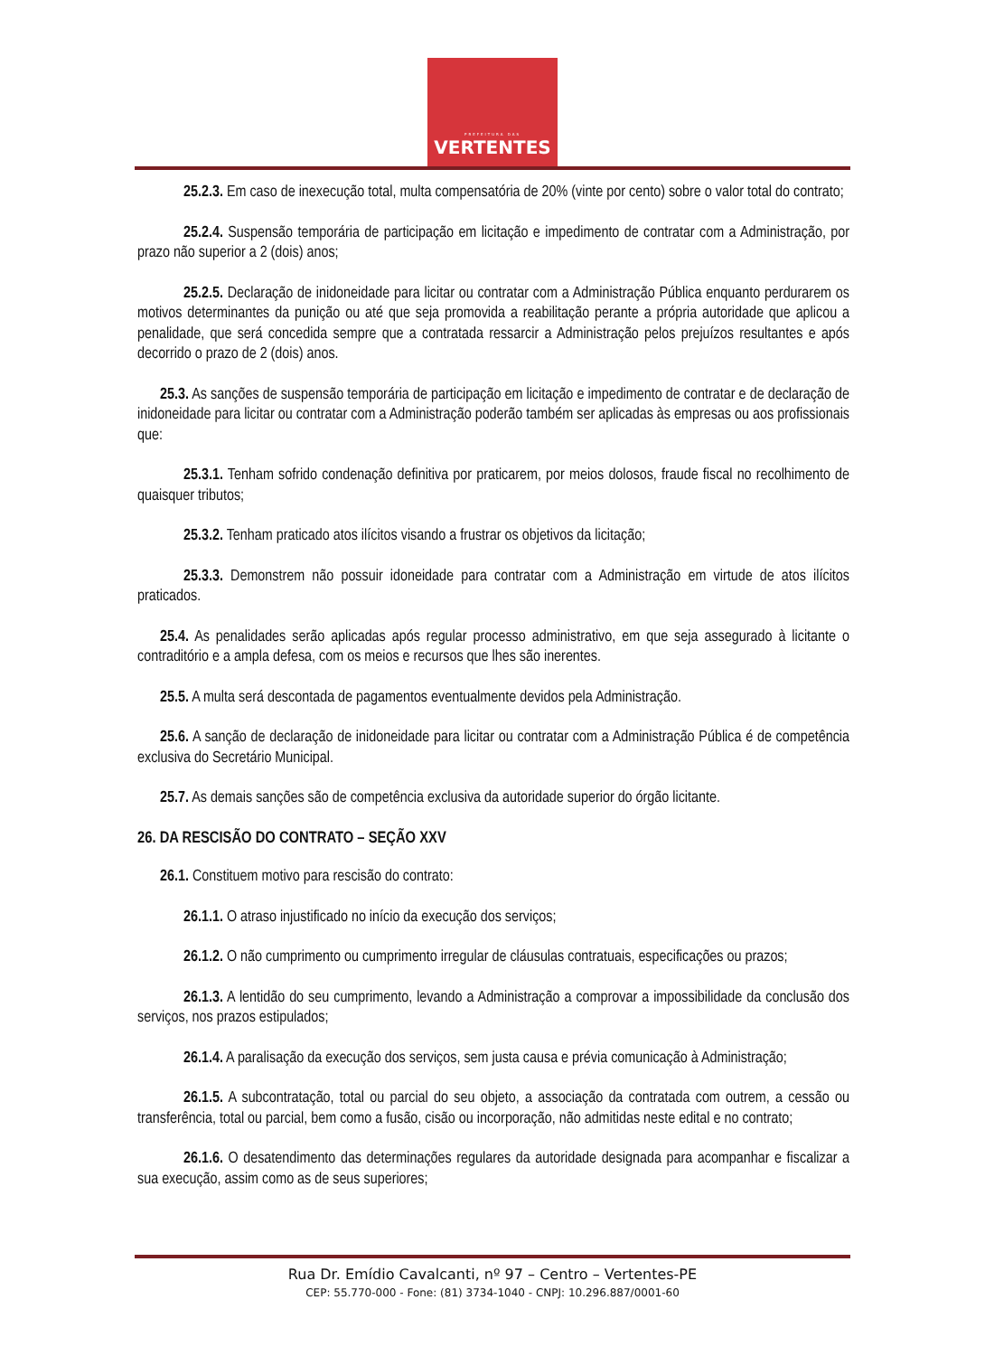PREFEITURA DAS
VERTENTES
25.2.3. Em caso de inexecução total, multa compensatória de 20% (vinte por cento) sobre o valor total do contrato;
25.2.4. Suspensão temporária de participação em licitação e impedimento de contratar com a Administração, por prazo não superior a 2 (dois) anos;
25.2.5. Declaração de inidoneidade para licitar ou contratar com a Administração Pública enquanto perdurarem os motivos determinantes da punição ou até que seja promovida a reabilitação perante a própria autoridade que aplicou a penalidade, que será concedida sempre que a contratada ressarcir a Administração pelos prejuízos resultantes e após decorrido o prazo de 2 (dois) anos.
25.3. As sanções de suspensão temporária de participação em licitação e impedimento de contratar e de declaração de inidoneidade para licitar ou contratar com a Administração poderão também ser aplicadas às empresas ou aos profissionais que:
25.3.1. Tenham sofrido condenação definitiva por praticarem, por meios dolosos, fraude fiscal no recolhimento de quaisquer tributos;
25.3.2. Tenham praticado atos ilícitos visando a frustrar os objetivos da licitação;
25.3.3. Demonstrem não possuir idoneidade para contratar com a Administração em virtude de atos ilícitos praticados.
25.4. As penalidades serão aplicadas após regular processo administrativo, em que seja assegurado à licitante o contraditório e a ampla defesa, com os meios e recursos que lhes são inerentes.
25.5. A multa será descontada de pagamentos eventualmente devidos pela Administração.
25.6. A sanção de declaração de inidoneidade para licitar ou contratar com a Administração Pública é de competência exclusiva do Secretário Municipal.
25.7. As demais sanções são de competência exclusiva da autoridade superior do órgão licitante.
26. DA RESCISÃO DO CONTRATO – SEÇÃO XXV
26.1. Constituem motivo para rescisão do contrato:
26.1.1. O atraso injustificado no início da execução dos serviços;
26.1.2. O não cumprimento ou cumprimento irregular de cláusulas contratuais, especificações ou prazos;
26.1.3. A lentidão do seu cumprimento, levando a Administração a comprovar a impossibilidade da conclusão dos serviços, nos prazos estipulados;
26.1.4. A paralisação da execução dos serviços, sem justa causa e prévia comunicação à Administração;
26.1.5. A subcontratação, total ou parcial do seu objeto, a associação da contratada com outrem, a cessão ou transferência, total ou parcial, bem como a fusão, cisão ou incorporação, não admitidas neste edital e no contrato;
26.1.6. O desatendimento das determinações regulares da autoridade designada para acompanhar e fiscalizar a sua execução, assim como as de seus superiores;
Rua Dr. Emídio Cavalcanti, nº 97 – Centro – Vertentes-PE
CEP: 55.770-000 - Fone: (81) 3734-1040 - CNPJ: 10.296.887/0001-60